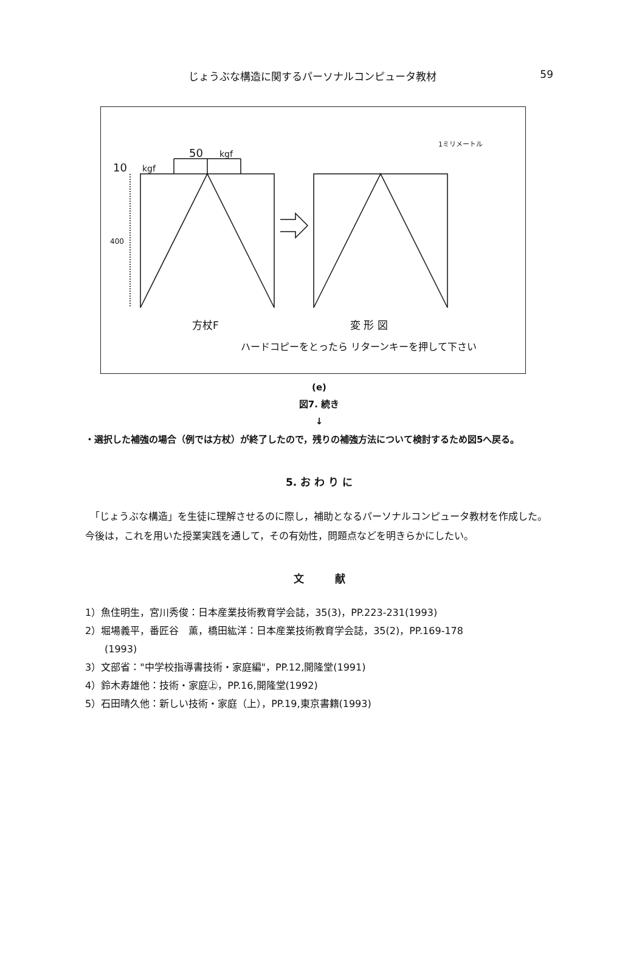じょうぶな構造に関するパーソナルコンピュータ教材 59
50
kgf
10
kgf
400
1ミリメートル
方杖F
変 形 図
ハードコピーをとったら リターンキーを押して下さい
(e)
図7. 続き
↓
・選択した補強の場合（例では方杖）が終了したので，残りの補強方法について検討するため図5へ戻る。
5. お わ り に
　「じょうぶな構造」を生徒に理解させるのに際し，補助となるパーソナルコンピュータ教材を作成した。今後は，これを用いた授業実践を通して，その有効性，問題点などを明きらかにしたい。
文　　　献
1）魚住明生，宮川秀俊：日本産業技術教育学会誌，35(3)，PP.223-231(1993)
2）堀場義平，番匠谷　薫，橋田紘洋：日本産業技術教育学会誌，35(2)，PP.169-178
　　(1993)
3）文部省："中学校指導書技術・家庭編"，PP.12,開隆堂(1991)
4）鈴木寿雄他：技術・家庭㊤，PP.16,開隆堂(1992)
5）石田晴久他：新しい技術・家庭（上），PP.19,東京書籍(1993)